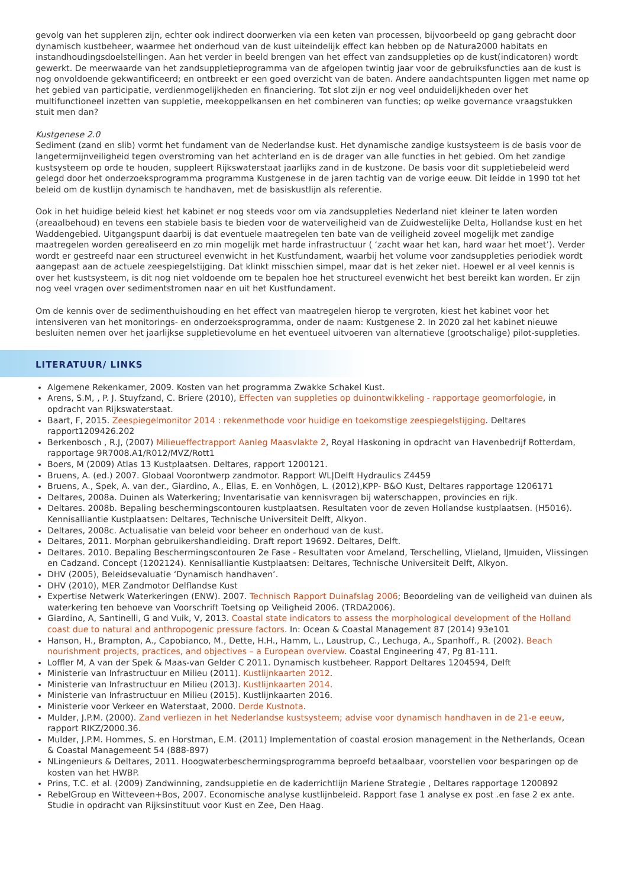gevolg van het suppleren zijn, echter ook indirect doorwerken via een keten van processen, bijvoorbeeld op gang gebracht door dynamisch kustbeheer, waarmee het onderhoud van de kust uiteindelijk effect kan hebben op de Natura2000 habitats en instandhoudingsdoelstellingen. Aan het verder in beeld brengen van het effect van zandsuppleties op de kust(indicatoren) wordt gewerkt. De meerwaarde van het zandsuppletieprogramma van de afgelopen twintig jaar voor de gebruiksfuncties aan de kust is nog onvoldoende gekwantificeerd; en ontbreekt er een goed overzicht van de baten. Andere aandachtspunten liggen met name op het gebied van participatie, verdienmogelijkheden en financiering. Tot slot zijn er nog veel onduidelijkheden over het multifunctioneel inzetten van suppletie, meekoppelkansen en het combineren van functies; op welke governance vraagstukken stuit men dan?
Kustgenese 2.0
Sediment (zand en slib) vormt het fundament van de Nederlandse kust. Het dynamische zandige kustsysteem is de basis voor de langetermijnveiligheid tegen overstroming van het achterland en is de drager van alle functies in het gebied. Om het zandige kustsysteem op orde te houden, suppleert Rijkswaterstaat jaarlijks zand in de kustzone. De basis voor dit suppletiebeleid werd gelegd door het onderzoeksprogramma programma Kustgenese in de jaren tachtig van de vorige eeuw. Dit leidde in 1990 tot het beleid om de kustlijn dynamisch te handhaven, met de basiskustlijn als referentie.
Ook in het huidige beleid kiest het kabinet er nog steeds voor om via zandsuppleties Nederland niet kleiner te laten worden (areaalbehoud) en tevens een stabiele basis te bieden voor de waterveiligheid van de Zuidwestelijke Delta, Hollandse kust en het Waddengebied. Uitgangspunt daarbij is dat eventuele maatregelen ten bate van de veiligheid zoveel mogelijk met zandige maatregelen worden gerealiseerd en zo min mogelijk met harde infrastructuur ( ‘zacht waar het kan, hard waar het moet’). Verder wordt er gestreefd naar een structureel evenwicht in het Kustfundament, waarbij het volume voor zandsuppleties periodiek wordt aangepast aan de actuele zeespiegelstijging. Dat klinkt misschien simpel, maar dat is het zeker niet. Hoewel er al veel kennis is over het kustsysteem, is dit nog niet voldoende om te bepalen hoe het structureel evenwicht het best bereikt kan worden. Er zijn nog veel vragen over sedimentstromen naar en uit het Kustfundament.
Om de kennis over de sedimenthuishouding en het effect van maatregelen hierop te vergroten, kiest het kabinet voor het intensiveren van het monitorings- en onderzoeksprogramma, onder de naam: Kustgenese 2. In 2020 zal het kabinet nieuwe besluiten nemen over het jaarlijkse suppletievolume en het eventueel uitvoeren van alternatieve (grootschalige) pilot-suppleties.
LITERATUUR/ LINKS
Algemene Rekenkamer, 2009. Kosten van het programma Zwakke Schakel Kust.
Arens, S.M, , P. J. Stuyfzand, C. Briere (2010), Effecten van suppleties op duinontwikkeling - rapportage geomorfologie, in opdracht van Rijkswaterstaat.
Baart, F, 2015. Zeespiegelmonitor 2014 : rekenmethode voor huidige en toekomstige zeespiegelstijging. Deltares rapport1209426.202
Berkenbosch , R.J, (2007) Milieueffectrapport Aanleg Maasvlakte 2, Royal Haskoning in opdracht van Havenbedrijf Rotterdam, rapportage 9R7008.A1/R012/MVZ/Rott1
Boers, M (2009) Atlas 13 Kustplaatsen. Deltares, rapport 1200121.
Bruens, A. (ed.) 2007. Globaal Voorontwerp zandmotor. Rapport WL|Delft Hydraulics Z4459
Bruens, A., Spek, A. van der., Giardino, A., Elias, E. en Vonhögen, L. (2012),KPP- B&O Kust, Deltares rapportage 1206171
Deltares, 2008a. Duinen als Waterkering; Inventarisatie van kennisvragen bij waterschappen, provincies en rijk.
Deltares. 2008b. Bepaling beschermingscontouren kustplaatsen. Resultaten voor de zeven Hollandse kustplaatsen. (H5016). Kennisalliantie Kustplaatsen: Deltares, Technische Universiteit Delft, Alkyon.
Deltares, 2008c. Actualisatie van beleid voor beheer en onderhoud van de kust.
Deltares, 2011. Morphan gebruikershandleiding. Draft report 19692. Deltares, Delft.
Deltares. 2010. Bepaling Beschermingscontouren 2e Fase - Resultaten voor Ameland, Terschelling, Vlieland, IJmuiden, Vlissingen en Cadzand. Concept (1202124). Kennisalliantie Kustplaatsen: Deltares, Technische Universiteit Delft, Alkyon.
DHV (2005), Beleidsevaluatie ‘Dynamisch handhaven’.
DHV (2010), MER Zandmotor Delflandse Kust
Expertise Netwerk Waterkeringen (ENW). 2007. Technisch Rapport Duinafslag 2006; Beoordeling van de veiligheid van duinen als waterkering ten behoeve van Voorschrift Toetsing op Veiligheid 2006. (TRDA2006).
Giardino, A, Santinelli, G and Vuik, V, 2013. Coastal state indicators to assess the morphological development of the Holland coast due to natural and anthropogenic pressure factors. In: Ocean & Coastal Management 87 (2014) 93e101
Hanson, H., Brampton, A., Capobianco, M., Dette, H.H., Hamm, L., Laustrup, C., Lechuga, A., Spanhoff., R. (2002). Beach nourishment projects, practices, and objectives – a European overview. Coastal Engineering 47, Pg 81-111.
Loffler M, A van der Spek & Maas-van Gelder C 2011. Dynamisch kustbeheer. Rapport Deltares 1204594, Delft
Ministerie van Infrastructuur en Milieu (2011). Kustlijnkaarten 2012.
Ministerie van Infrastructuur en Milieu (2013). Kustlijnkaarten 2014.
Ministerie van Infrastructuur en Milieu (2015). Kustlijnkaarten 2016.
Ministerie voor Verkeer en Waterstaat, 2000. Derde Kustnota.
Mulder, J.P.M. (2000). Zand verliezen in het Nederlandse kustsysteem; advise voor dynamisch handhaven in de 21-e eeuw, rapport RIKZ/2000.36.
Mulder, J.P.M. Hommes, S. en Horstman, E.M. (2011) Implementation of coastal erosion management in the Netherlands, Ocean & Coastal Managemeent 54 (888-897)
NLingenieurs & Deltares, 2011. Hoogwaterbeschermingsprogramma beproefd betaalbaar, voorstellen voor besparingen op de kosten van het HWBP.
Prins, T.C. et al. (2009) Zandwinning, zandsuppletie en de kaderrichtlijn Mariene Strategie , Deltares rapportage 1200892
RebelGroup en Witteveen+Bos, 2007. Economische analyse kustlijnbeleid. Rapport fase 1 analyse ex post .en fase 2 ex ante. Studie in opdracht van Rijksinstituut voor Kust en Zee, Den Haag.